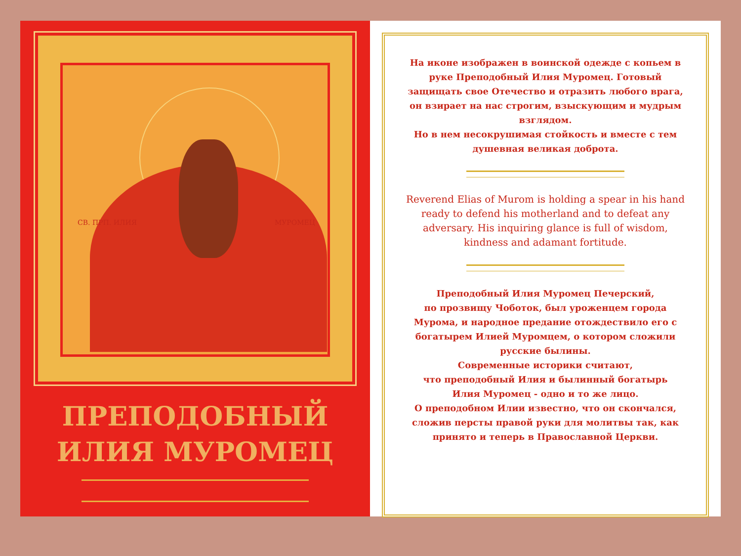СВ. ПРП. ИЛИЯ МУРОМЕЦ
ПРЕПОДОБНЫЙ
ИЛИЯ МУРОМЕЦ
На иконе изображен в воинской одежде с копьем в руке Преподобный Илия Муромец. Готовый защищать свое Отечество и отразить любого врага, он взирает на нас строгим, взыскующим и мудрым взглядом.
Но в нем несокрушимая стойкость и вместе с тем душевная великая доброта.
Reverend Elias of Murom is holding a spear in his hand ready to defend his motherland and to defeat any adversary. His inquiring glance is full of wisdom, kindness and adamant fortitude.
Преподобный Илия Муромец Печерский,
по прозвищу Чоботок, был уроженцем города Мурома, и народное предание отождествило его с богатырем Илией Муромцем, о котором сложили русские былины.
Современные историки считают,
что преподобный Илия и былинный богатырь
Илия Муромец - одно и то же лицо.
О преподобном Илии известно, что он скончался, сложив персты правой руки для молитвы так, как принято и теперь в Православной Церкви.